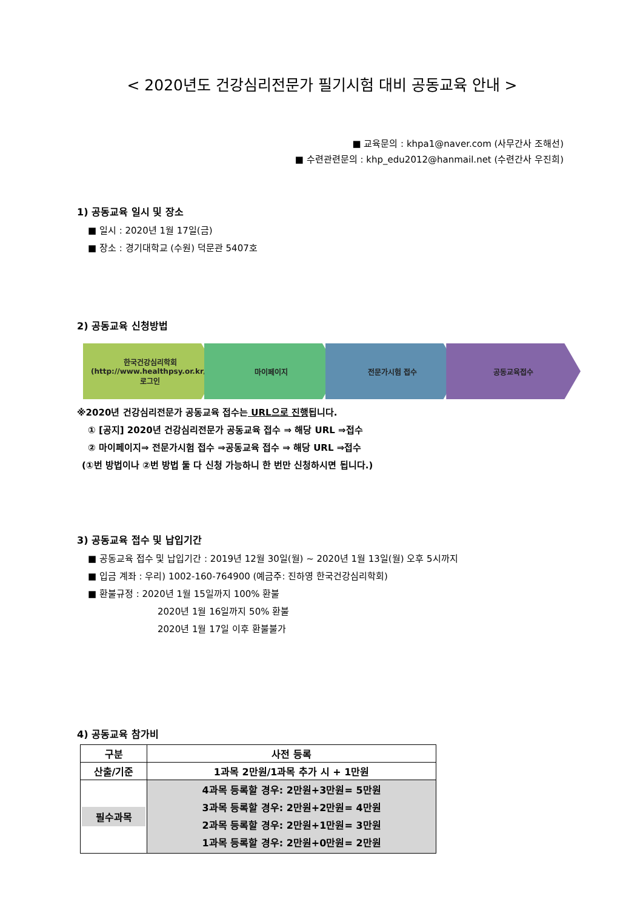< 2020년도 건강심리전문가 필기시험 대비 공동교육 안내 >
■ 교육문의 : khpa1@naver.com (사무간사 조해선)
■ 수련관련문의 : khp_edu2012@hanmail.net (수련간사 우진희)
1) 공동교육 일시 및 장소
■ 일시 : 2020년 1월 17일(금)
■ 장소 : 경기대학교 (수원) 덕문관 5407호
2) 공동교육 신청방법
한국건강심리학회
(http://www.healthpsy.or.kr/)
로그인
마이페이지 전문가시험 접수 공동교육접수
※2020년 건강심리전문가 공동교육 접수는 URL으로 진행됩니다.
① [공지] 2020년 건강심리전문가 공동교육 접수 ⇒ 해당 URL ⇒접수
② 마이페이지⇒ 전문가시험 접수 ⇒공동교육 접수 ⇒ 해당 URL ⇒접수
(①번 방법이나 ②번 방법 둘 다 신청 가능하니 한 번만 신청하시면 됩니다.)
3) 공동교육 접수 및 납입기간
■ 공동교육 접수 및 납입기간 : 2019년 12월 30일(월) ~ 2020년 1월 13일(월) 오후 5시까지
■ 입금 계좌 : 우리) 1002-160-764900 (예금주: 진하영 한국건강심리학회)
■ 환불규정 : 2020년 1월 15일까지 100% 환불
2020년 1월 16일까지 50% 환불
2020년 1월 17일 이후 환불불가
4) 공동교육 참가비
| 구분 | 사전 등록 |
| --- | --- |
| 산출/기준 | 1과목 2만원/1과목 추가 시 + 1만원 |
| 필수과목 | 4과목 등록할 경우: 2만원+3만원= 5만원 3과목 등록할 경우: 2만원+2만원= 4만원 2과목 등록할 경우: 2만원+1만원= 3만원 1과목 등록할 경우: 2만원+0만원= 2만원 |